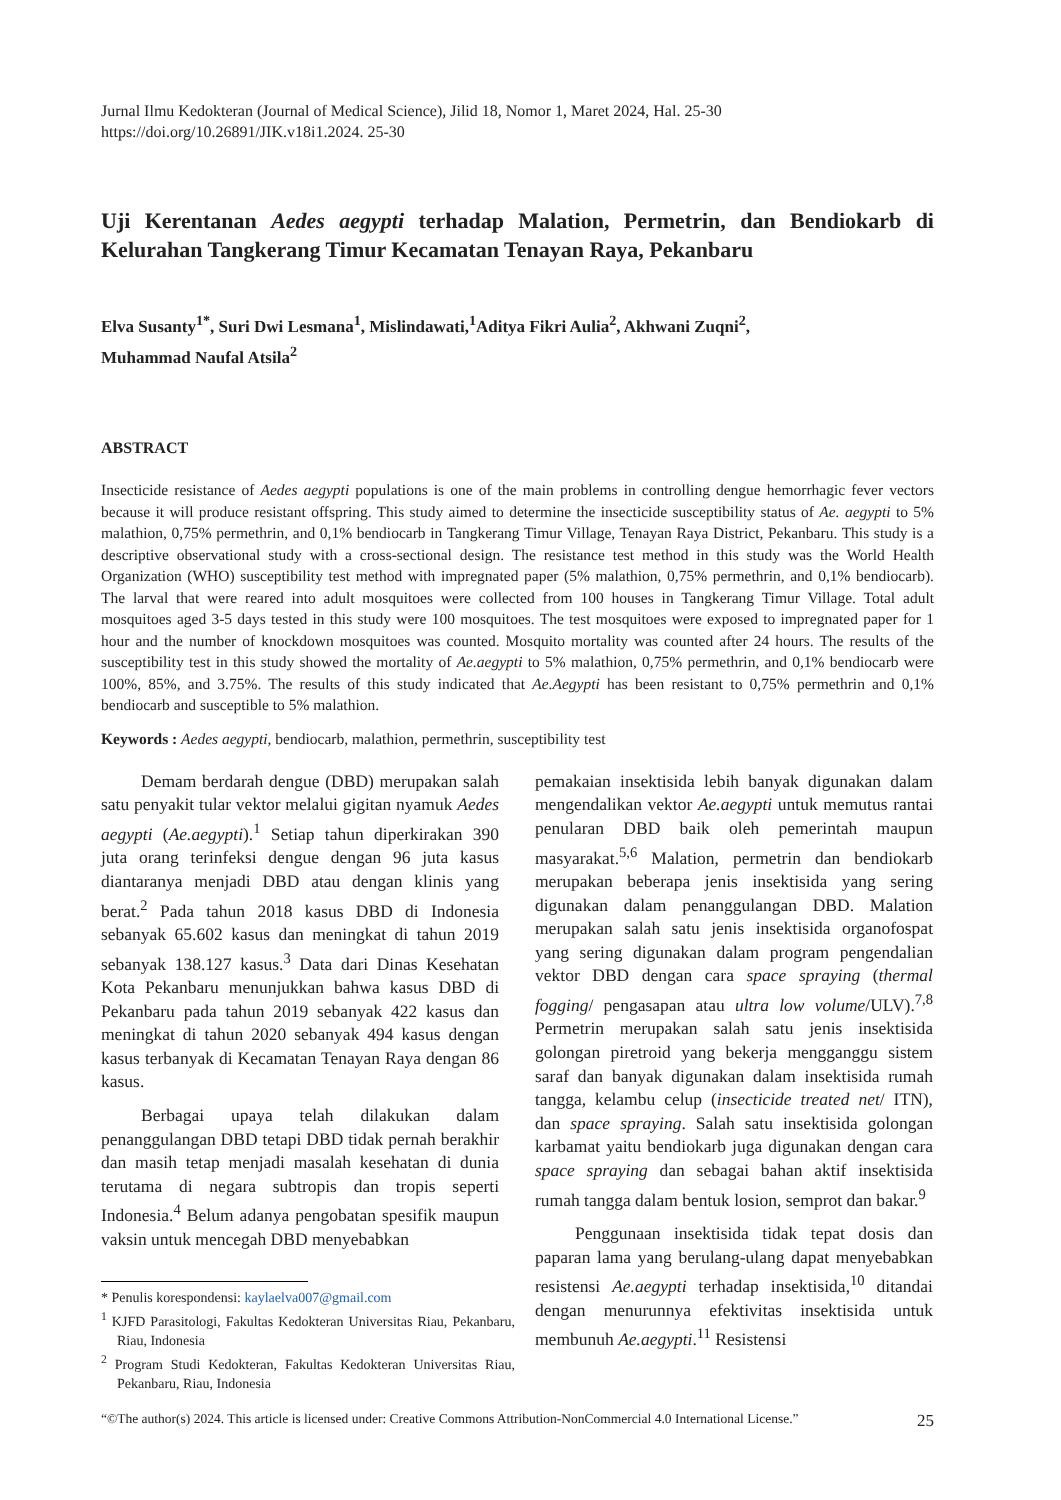Jurnal Ilmu Kedokteran (Journal of Medical Science), Jilid 18, Nomor 1, Maret 2024, Hal. 25-30
https://doi.org/10.26891/JIK.v18i1.2024. 25-30
Uji Kerentanan Aedes aegypti terhadap Malation, Permetrin, dan Bendiokarb di Kelurahan Tangkerang Timur Kecamatan Tenayan Raya, Pekanbaru
Elva Susanty<sup>1*</sup>, Suri Dwi Lesmana<sup>1</sup>, Mislindawati,<sup>1</sup>Aditya Fikri Aulia<sup>2</sup>, Akhwani Zuqni<sup>2</sup>,
Muhammad Naufal Atsila<sup>2</sup>
ABSTRACT
Insecticide resistance of Aedes aegypti populations is one of the main problems in controlling dengue hemorrhagic fever vectors because it will produce resistant offspring. This study aimed to determine the insecticide susceptibility status of Ae. aegypti to 5% malathion, 0,75% permethrin, and 0,1% bendiocarb in Tangkerang Timur Village, Tenayan Raya District, Pekanbaru. This study is a descriptive observational study with a cross-sectional design. The resistance test method in this study was the World Health Organization (WHO) susceptibility test method with impregnated paper (5% malathion, 0,75% permethrin, and 0,1% bendiocarb). The larval that were reared into adult mosquitoes were collected from 100 houses in Tangkerang Timur Village. Total adult mosquitoes aged 3-5 days tested in this study were 100 mosquitoes. The test mosquitoes were exposed to impregnated paper for 1 hour and the number of knockdown mosquitoes was counted. Mosquito mortality was counted after 24 hours. The results of the susceptibility test in this study showed the mortality of Ae.aegypti to 5% malathion, 0,75% permethrin, and 0,1% bendiocarb were 100%, 85%, and 3.75%. The results of this study indicated that Ae.Aegypti has been resistant to 0,75% permethrin and 0,1% bendiocarb and susceptible to 5% malathion.
Keywords : Aedes aegypti, bendiocarb, malathion, permethrin, susceptibility test
Demam berdarah dengue (DBD) merupakan salah satu penyakit tular vektor melalui gigitan nyamuk Aedes aegypti (Ae.aegypti).<sup>1</sup> Setiap tahun diperkirakan 390 juta orang terinfeksi dengue dengan 96 juta kasus diantaranya menjadi DBD atau dengan klinis yang berat.<sup>2</sup> Pada tahun 2018 kasus DBD di Indonesia sebanyak 65.602 kasus dan meningkat di tahun 2019 sebanyak 138.127 kasus.<sup>3</sup> Data dari Dinas Kesehatan Kota Pekanbaru menunjukkan bahwa kasus DBD di Pekanbaru pada tahun 2019 sebanyak 422 kasus dan meningkat di tahun 2020 sebanyak 494 kasus dengan kasus terbanyak di Kecamatan Tenayan Raya dengan 86 kasus.
Berbagai upaya telah dilakukan dalam penanggulangan DBD tetapi DBD tidak pernah berakhir dan masih tetap menjadi masalah kesehatan di dunia terutama di negara subtropis dan tropis seperti Indonesia.<sup>4</sup> Belum adanya pengobatan spesifik maupun vaksin untuk mencegah DBD menyebabkan
* Penulis korespondensi: kaylaelva007@gmail.com
<sup>1</sup> KJFD Parasitologi, Fakultas Kedokteran Universitas Riau, Pekanbaru, Riau, Indonesia
<sup>2</sup> Program Studi Kedokteran, Fakultas Kedokteran Universitas Riau, Pekanbaru, Riau, Indonesia
pemakaian insektisida lebih banyak digunakan dalam mengendalikan vektor Ae.aegypti untuk memutus rantai penularan DBD baik oleh pemerintah maupun masyarakat.<sup>5,6</sup> Malation, permetrin dan bendiokarb merupakan beberapa jenis insektisida yang sering digunakan dalam penanggulangan DBD. Malation merupakan salah satu jenis insektisida organofospat yang sering digunakan dalam program pengendalian vektor DBD dengan cara space spraying (thermal fogging/ pengasapan atau ultra low volume/ULV).<sup>7,8</sup> Permetrin merupakan salah satu jenis insektisida golongan piretroid yang bekerja mengganggu sistem saraf dan banyak digunakan dalam insektisida rumah tangga, kelambu celup (insecticide treated net/ ITN), dan space spraying. Salah satu insektisida golongan karbamat yaitu bendiokarb juga digunakan dengan cara space spraying dan sebagai bahan aktif insektisida rumah tangga dalam bentuk losion, semprot dan bakar.<sup>9</sup>
Penggunaan insektisida tidak tepat dosis dan paparan lama yang berulang-ulang dapat menyebabkan resistensi Ae.aegypti terhadap insektisida,<sup>10</sup> ditandai dengan menurunnya efektivitas insektisida untuk membunuh Ae.aegypti.<sup>11</sup> Resistensi
“©The author(s) 2024. This article is licensed under: Creative Commons Attribution-NonCommercial 4.0 International License.” 25